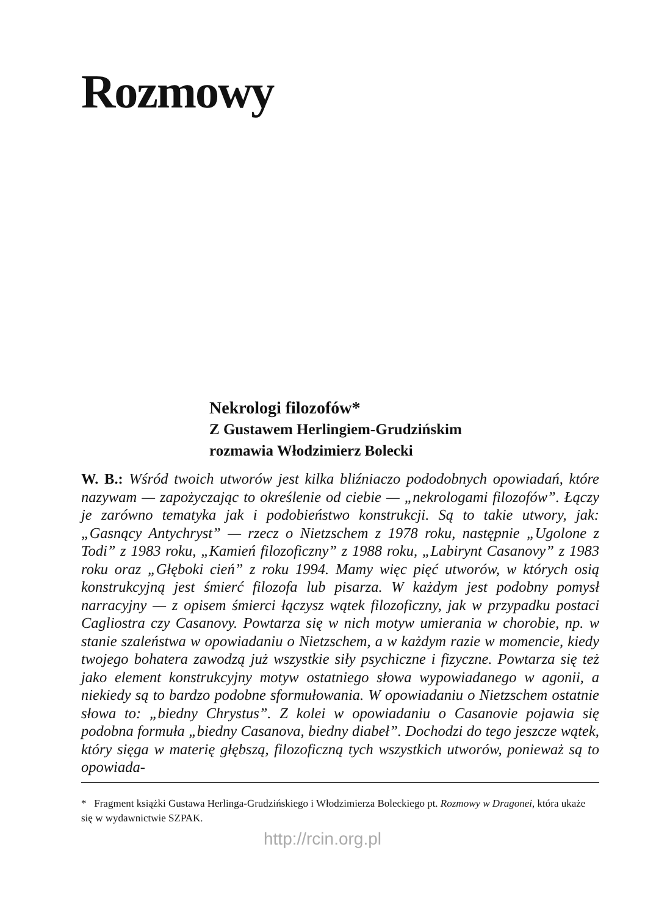Rozmowy
Nekrologi filozofów*
Z Gustawem Herlingiem-Grudzińskim
rozmawia Włodzimierz Bolecki
W. B.: Wśród twoich utworów jest kilka bliźniaczo pododobnych opowiadań, które nazywam — zapożyczając to określenie od ciebie — „nekrologami filozofów”. Łączy je zarówno tematyka jak i podobieństwo konstrukcji. Są to takie utwory, jak: „Gasnący Antychryst” — rzecz o Nietzschem z 1978 roku, następnie „Ugolone z Todi” z 1983 roku, „Kamień filozoficzny” z 1988 roku, „Labirynt Casanovy” z 1983 roku oraz „Głęboki cień” z roku 1994. Mamy więc pięć utworów, w których osią konstrukcyjną jest śmierć filozofa lub pisarza. W każdym jest podobny pomysł narracyjny — z opisem śmierci łączysz wątek filozoficzny, jak w przypadku postaci Cagliostra czy Casanovy. Powtarza się w nich motyw umierania w chorobie, np. w stanie szaleństwa w opowiadaniu o Nietzschem, a w każdym razie w momencie, kiedy twojego bohatera zawodzą już wszystkie siły psychiczne i fizyczne. Powtarza się też jako element konstrukcyjny motyw ostatniego słowa wypowiadanego w agonii, a niekiedy są to bardzo podobne sformułowania. W opowiadaniu o Nietzschem ostatnie słowa to: „biedny Chrystus”. Z kolei w opowiadaniu o Casanovie pojawia się podobna formuła „biedny Casanova, biedny diabeł”. Dochodzi do tego jeszcze wątek, który sięga w materię głębszą, filozoficzną tych wszystkich utworów, ponieważ są to opowiada-
* Fragment książki Gustawa Herlinga-Grudzińskiego i Włodzimierza Boleckiego pt. Rozmowy w Dragonei, która ukaże się w wydawnictwie SZPAK.
http://rcin.org.pl